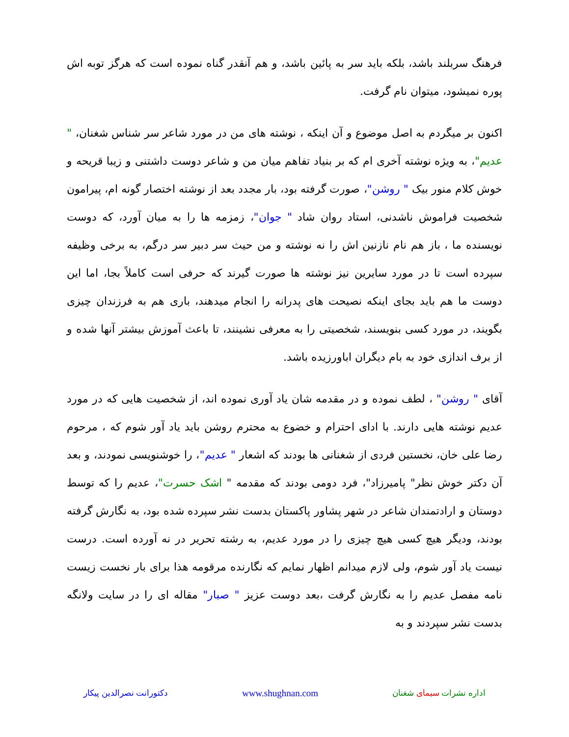فرهنگ سربلند باشد، بلکه باید سر به پائین باشد، و هم آنقدر گناه نموده است که هرگز توبه اش پوره نمیشود، میتوان نام گرفت.
اکنون بر میگردم به اصل موضوع و آن اینکه ، نوشته های من در مورد شاعر سر شناس شغنان، " عدیم"، به ویژه نوشته آخری ام که بر بنیاد تفاهم میان من و شاعر دوست داشتنی و زیبا قریحه و خوش کلام منور بیک " روشن"، صورت گرفته بود، بار مجدد بعد از نوشته اختصار گونه ام، پیرامون شخصیت فراموش ناشدنی، استاد روان شاد " جوان"، زمزمه ها را به میان آورد، که دوست نویسنده ما ، باز هم نام نازنین اش را نه نوشته و من حیث سر دبیر سر درگم، به برخی وظیفه سپرده است تا در مورد سایرین نیز نوشته ها صورت گیرند که حرفی است کاملاً بجا، اما این دوست ما هم باید بجای اینکه نصیحت های پدرانه را انجام میدهند، باری هم به فرزندان چیزی بگویند، در مورد کسی بنویسند، شخصیتی را به معرفی نشینند، تا باعث آموزش بیشتر آنها شده و از برف اندازی خود به بام دیگران اباورزیده باشد.
آقای " روشن" ، لطف نموده و در مقدمه شان یاد آوری نموده اند، از شخصیت هایی که در مورد عدیم نوشته هایی دارند. با ادای احترام و خضوع به محترم روشن باید یاد آور شوم که ، مرحوم رضا علی خان، نخستین فردی از شغنانی ها بودند که اشعار " عدیم"، را خوشنویسی نمودند، و بعد آن دکتر خوش نظر" پامیرزاد"، فرد دومی بودند که مقدمه " اشک حسرت"، عدیم را که توسط دوستان و ارادتمندان شاعر در شهر پشاور پاکستان بدست نشر سپرده شده بود، به نگارش گرفته بودند، ودیگر هیچ کسی هیچ چیزی را در مورد عدیم، به رشته تحریر در نه آورده است. درست نیست یاد آور شوم، ولی لازم میدانم اظهار نمایم که نگارنده مرقومه هذا برای بار نخست زیست نامه مفصل عدیم را به نگارش گرفت ،بعد دوست عزیز " صبار" مقاله ای را در سایت ولانگه بدست نشر سپردند و به
اداره نشرات سیمای شغنان www.shughnan.com دکتورانت نصرالدین پیکار